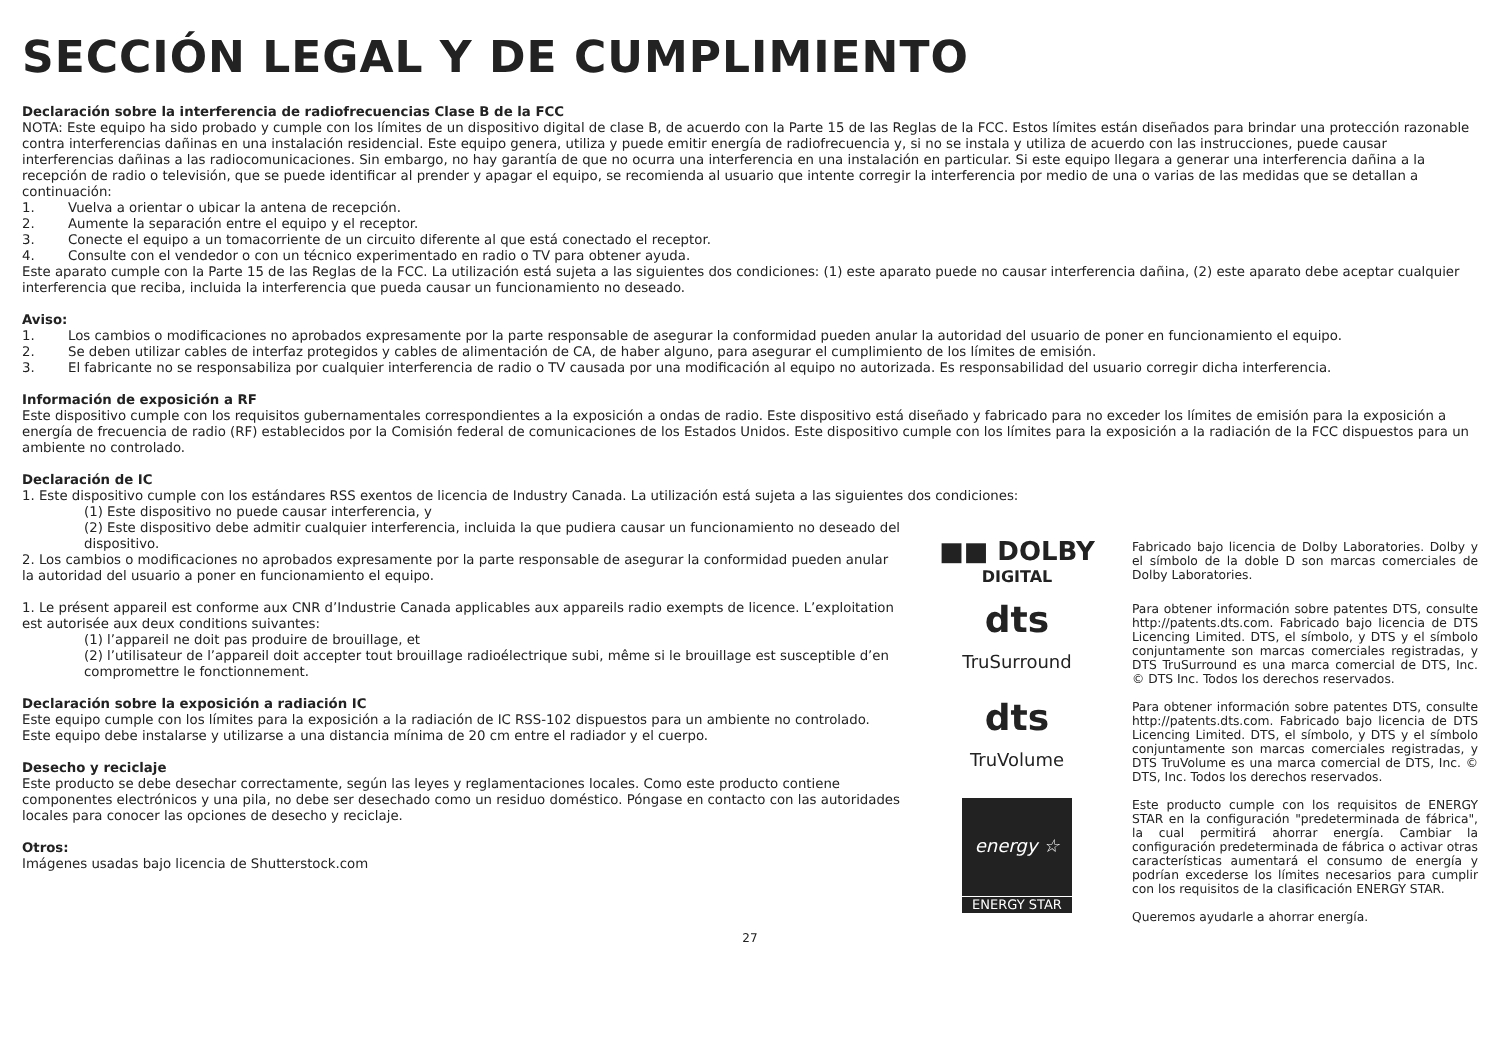SECCIÓN LEGAL Y DE CUMPLIMIENTO
Declaración sobre la interferencia de radiofrecuencias Clase B de la FCC
NOTA: Este equipo ha sido probado y cumple con los límites de un dispositivo digital de clase B, de acuerdo con la Parte 15 de las Reglas de la FCC. Estos límites están diseñados para brindar una protección razonable contra interferencias dañinas en una instalación residencial. Este equipo genera, utiliza y puede emitir energía de radiofrecuencia y, si no se instala y utiliza de acuerdo con las instrucciones, puede causar interferencias dañinas a las radiocomunicaciones. Sin embargo, no hay garantía de que no ocurra una interferencia en una instalación en particular. Si este equipo llegara a generar una interferencia dañina a la recepción de radio o televisión, que se puede identificar al prender y apagar el equipo, se recomienda al usuario que intente corregir la interferencia por medio de una o varias de las medidas que se detallan a continuación:
1. Vuelva a orientar o ubicar la antena de recepción.
2. Aumente la separación entre el equipo y el receptor.
3. Conecte el equipo a un tomacorriente de un circuito diferente al que está conectado el receptor.
4. Consulte con el vendedor o con un técnico experimentado en radio o TV para obtener ayuda.
Este aparato cumple con la Parte 15 de las Reglas de la FCC. La utilización está sujeta a las siguientes dos condiciones: (1) este aparato puede no causar interferencia dañina, (2) este aparato debe aceptar cualquier interferencia que reciba, incluida la interferencia que pueda causar un funcionamiento no deseado.
Aviso:
1. Los cambios o modificaciones no aprobados expresamente por la parte responsable de asegurar la conformidad pueden anular la autoridad del usuario de poner en funcionamiento el equipo.
2. Se deben utilizar cables de interfaz protegidos y cables de alimentación de CA, de haber alguno, para asegurar el cumplimiento de los límites de emisión.
3. El fabricante no se responsabiliza por cualquier interferencia de radio o TV causada por una modificación al equipo no autorizada. Es responsabilidad del usuario corregir dicha interferencia.
Información de exposición a RF
Este dispositivo cumple con los requisitos gubernamentales correspondientes a la exposición a ondas de radio. Este dispositivo está diseñado y fabricado para no exceder los límites de emisión para la exposición a energía de frecuencia de radio (RF) establecidos por la Comisión federal de comunicaciones de los Estados Unidos. Este dispositivo cumple con los límites para la exposición a la radiación de la FCC dispuestos para un ambiente no controlado.
Declaración de IC
1. Este dispositivo cumple con los estándares RSS exentos de licencia de Industry Canada. La utilización está sujeta a las siguientes dos condiciones:
(1) Este dispositivo no puede causar interferencia, y
(2) Este dispositivo debe admitir cualquier interferencia, incluida la que pudiera causar un funcionamiento no deseado del dispositivo.
2. Los cambios o modificaciones no aprobados expresamente por la parte responsable de asegurar la conformidad pueden anular la autoridad del usuario a poner en funcionamiento el equipo.
1. Le présent appareil est conforme aux CNR d’Industrie Canada applicables aux appareils radio exempts de licence. L’exploitation est autorisée aux deux conditions suivantes:
(1) l’appareil ne doit pas produire de brouillage, et
(2) l’utilisateur de l’appareil doit accepter tout brouillage radioélectrique subi, même si le brouillage est susceptible d’en compromettre le fonctionnement.
Declaración sobre la exposición a radiación IC
Este equipo cumple con los límites para la exposición a la radiación de IC RSS-102 dispuestos para un ambiente no controlado. Este equipo debe instalarse y utilizarse a una distancia mínima de 20 cm entre el radiador y el cuerpo.
Desecho y reciclaje
Este producto se debe desechar correctamente, según las leyes y reglamentaciones locales. Como este producto contiene componentes electrónicos y una pila, no debe ser desechado como un residuo doméstico. Póngase en contacto con las autoridades locales para conocer las opciones de desecho y reciclaje.
Otros:
Imágenes usadas bajo licencia de Shutterstock.com
■■ DOLBY
DIGITAL
Fabricado bajo licencia de Dolby Laboratories. Dolby y el símbolo de la doble D son marcas comerciales de Dolby Laboratories.
dts
TruSurround
Para obtener información sobre patentes DTS, consulte http://patents.dts.com. Fabricado bajo licencia de DTS Licencing Limited. DTS, el símbolo, y DTS y el símbolo conjuntamente son marcas comerciales registradas, y DTS TruSurround es una marca comercial de DTS, Inc. © DTS Inc. Todos los derechos reservados.
dts
TruVolume
Para obtener información sobre patentes DTS, consulte http://patents.dts.com. Fabricado bajo licencia de DTS Licencing Limited. DTS, el símbolo, y DTS y el símbolo conjuntamente son marcas comerciales registradas, y DTS TruVolume es una marca comercial de DTS, Inc. © DTS, Inc. Todos los derechos reservados.
energy ☆
ENERGY STAR
Este producto cumple con los requisitos de ENERGY STAR en la configuración "predeterminada de fábrica", la cual permitirá ahorrar energía. Cambiar la configuración predeterminada de fábrica o activar otras características aumentará el consumo de energía y podrían excederse los límites necesarios para cumplir con los requisitos de la clasificación ENERGY STAR.
Queremos ayudarle a ahorrar energía.
27